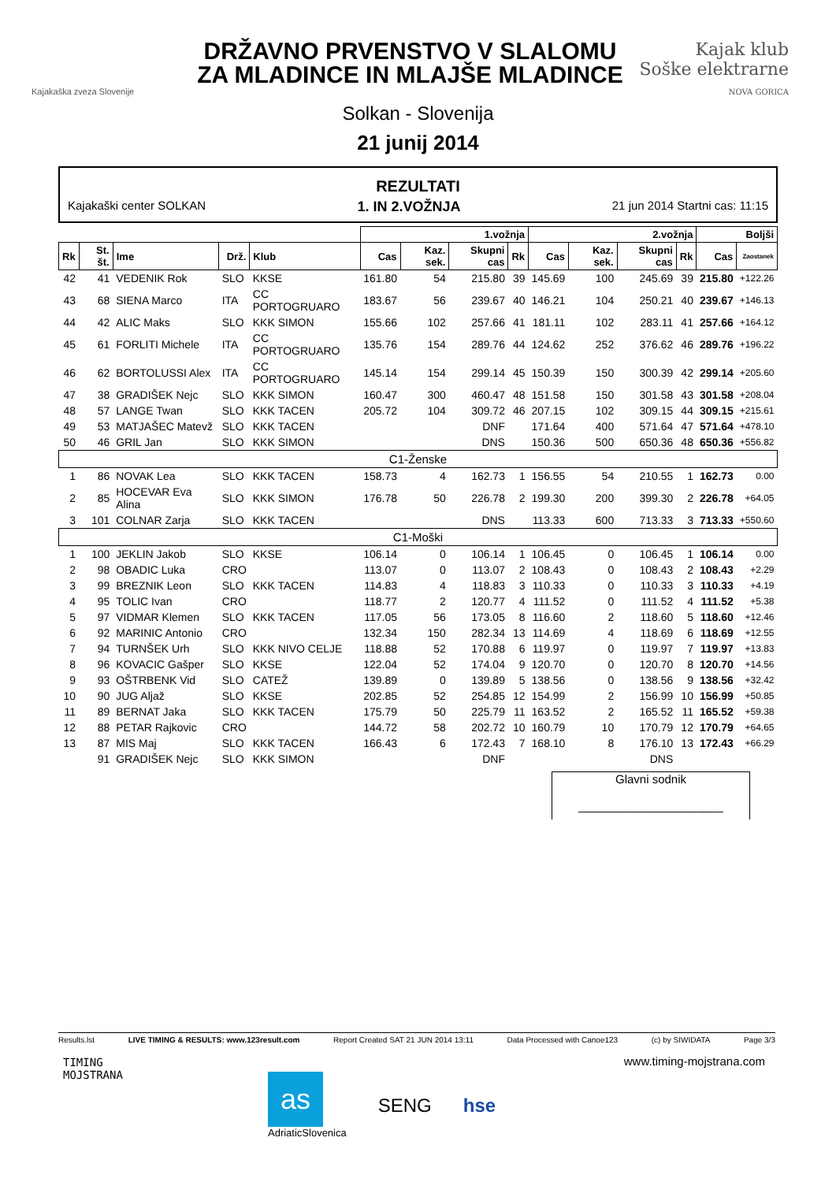Kajakaška zveza Slovenije
DRŽAVNO PRVENSTVO V SLALOMU
ZA MLADINCE IN MLAJŠE MLADINCE
Kajak klub
Soške elektrarne
NOVA GORICA
Solkan - Slovenija
21 junij 2014
REZULTATI
Kajakaški center SOLKAN 1. IN 2.VOŽNJA 21 jun 2014 Startni cas: 11:15
| | | | | | 1.vožnja | | | | 2.vožnja | | | | Boljši | |
| --- | --- | --- | --- | --- | --- | --- | --- | --- | --- | --- | --- | --- | --- | --- |
| Rk | St. št. | Ime | Drž. | Klub | Cas | Kaz. sek. | Skupni cas | Rk | Cas | Kaz. sek. | Skupni cas | Rk | Cas | Zaostanek |
| 42 | 41 | VEDENIK Rok | SLO | KKSE | 161.80 | 54 | 215.80 | 39 | 145.69 | 100 | 245.69 | 39 | 215.80 | +122.26 |
| 43 | 68 | SIENA Marco | ITA | CC PORTOGRUARO | 183.67 | 56 | 239.67 | 40 | 146.21 | 104 | 250.21 | 40 | 239.67 | +146.13 |
| 44 | 42 | ALIC Maks | SLO | KKK SIMON | 155.66 | 102 | 257.66 | 41 | 181.11 | 102 | 283.11 | 41 | 257.66 | +164.12 |
| 45 | 61 | FORLITI Michele | ITA | CC PORTOGRUARO | 135.76 | 154 | 289.76 | 44 | 124.62 | 252 | 376.62 | 46 | 289.76 | +196.22 |
| 46 | 62 | BORTOLUSSI Alex | ITA | CC PORTOGRUARO | 145.14 | 154 | 299.14 | 45 | 150.39 | 150 | 300.39 | 42 | 299.14 | +205.60 |
| 47 | 38 | GRADIŠEK Nejc | SLO | KKK SIMON | 160.47 | 300 | 460.47 | 48 | 151.58 | 150 | 301.58 | 43 | 301.58 | +208.04 |
| 48 | 57 | LANGE Twan | SLO | KKK TACEN | 205.72 | 104 | 309.72 | 46 | 207.15 | 102 | 309.15 | 44 | 309.15 | +215.61 |
| 49 | 53 | MATJAŠEC Matevž | SLO | KKK TACEN | | | DNF | | 171.64 | 400 | 571.64 | 47 | 571.64 | +478.10 |
| 50 | 46 | GRIL Jan | SLO | KKK SIMON | | | DNS | | 150.36 | 500 | 650.36 | 48 | 650.36 | +556.82 |
| C1-Ženske | | | | | | | | | | | | | | |
| 1 | 86 | NOVAK Lea | SLO | KKK TACEN | 158.73 | 4 | 162.73 | 1 | 156.55 | 54 | 210.55 | 1 | 162.73 | 0.00 |
| 2 | 85 | HOCEVAR Eva Alina | SLO | KKK SIMON | 176.78 | 50 | 226.78 | 2 | 199.30 | 200 | 399.30 | 2 | 226.78 | +64.05 |
| 3 | 101 | COLNAR Zarja | SLO | KKK TACEN | | | DNS | | 113.33 | 600 | 713.33 | 3 | 713.33 | +550.60 |
| C1-Moški | | | | | | | | | | | | | | |
| 1 | 100 | JEKLIN Jakob | SLO | KKSE | 106.14 | 0 | 106.14 | 1 | 106.45 | 0 | 106.45 | 1 | 106.14 | 0.00 |
| 2 | 98 | OBADIC Luka | CRO | | 113.07 | 0 | 113.07 | 2 | 108.43 | 0 | 108.43 | 2 | 108.43 | +2.29 |
| 3 | 99 | BREZNIK Leon | SLO | KKK TACEN | 114.83 | 4 | 118.83 | 3 | 110.33 | 0 | 110.33 | 3 | 110.33 | +4.19 |
| 4 | 95 | TOLIC Ivan | CRO | | 118.77 | 2 | 120.77 | 4 | 111.52 | 0 | 111.52 | 4 | 111.52 | +5.38 |
| 5 | 97 | VIDMAR Klemen | SLO | KKK TACEN | 117.05 | 56 | 173.05 | 8 | 116.60 | 2 | 118.60 | 5 | 118.60 | +12.46 |
| 6 | 92 | MARINIC Antonio | CRO | | 132.34 | 150 | 282.34 | 13 | 114.69 | 4 | 118.69 | 6 | 118.69 | +12.55 |
| 7 | 94 | TURNŠEK Urh | SLO | KKK NIVO CELJE | 118.88 | 52 | 170.88 | 6 | 119.97 | 0 | 119.97 | 7 | 119.97 | +13.83 |
| 8 | 96 | KOVACIC Gašper | SLO | KKSE | 122.04 | 52 | 174.04 | 9 | 120.70 | 0 | 120.70 | 8 | 120.70 | +14.56 |
| 9 | 93 | OŠTRBENK Vid | SLO | CATEŽ | 139.89 | 0 | 139.89 | 5 | 138.56 | 0 | 138.56 | 9 | 138.56 | +32.42 |
| 10 | 90 | JUG Aljaž | SLO | KKSE | 202.85 | 52 | 254.85 | 12 | 154.99 | 2 | 156.99 | 10 | 156.99 | +50.85 |
| 11 | 89 | BERNAT Jaka | SLO | KKK TACEN | 175.79 | 50 | 225.79 | 11 | 163.52 | 2 | 165.52 | 11 | 165.52 | +59.38 |
| 12 | 88 | PETAR Rajkovic | CRO | | 144.72 | 58 | 202.72 | 10 | 160.79 | 10 | 170.79 | 12 | 170.79 | +64.65 |
| 13 | 87 | MIS Maj | SLO | KKK TACEN | 166.43 | 6 | 172.43 | 7 | 168.10 | 8 | 176.10 | 13 | 172.43 | +66.29 |
| | 91 | GRADIŠEK Nejc | SLO | KKK SIMON | | | DNF | | | | DNS | | | |
Glavni sodnik
______________________
Results.lst LIVE TIMING & RESULTS: www.123result.com Report Created SAT 21 JUN 2014 13:11 Data Processed with Canoe123 (c) by SIWIDATA Page 3/3
TIMING
MOJSTRANA
www.timing-mojstrana.com
as
AdriaticSlovenica SENG hse